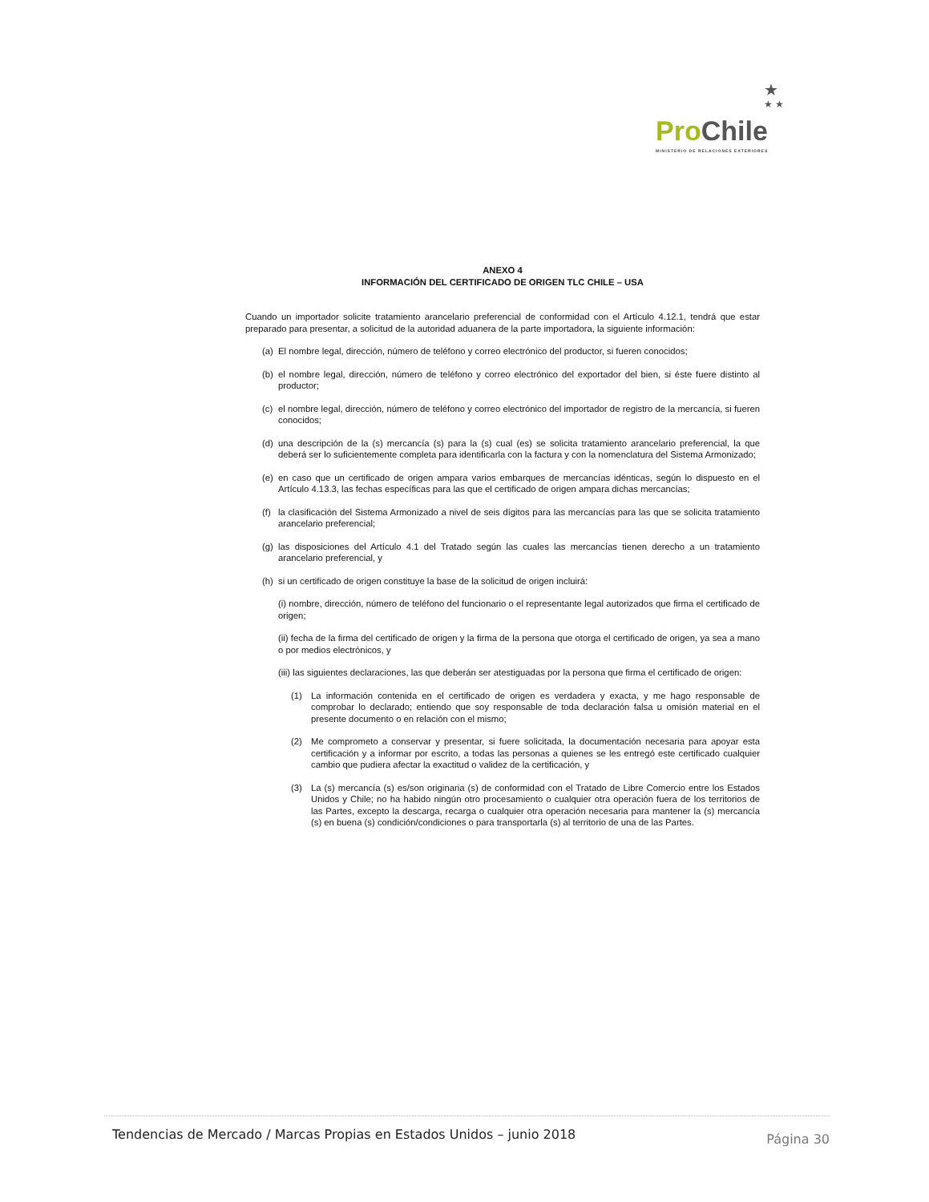★
★ ★
Pro Chile
MINISTERIO DE RELACIONES EXTERIORES
ANEXO 4
INFORMACIÓN DEL CERTIFICADO DE ORIGEN TLC CHILE – USA
Cuando un importador solicite tratamiento arancelario preferencial de conformidad con el Artículo 4.12.1, tendrá que estar preparado para presentar, a solicitud de la autoridad aduanera de la parte importadora, la siguiente información:
(a) El nombre legal, dirección, número de teléfono y correo electrónico del productor, si fueren conocidos;
(b) el nombre legal, dirección, número de teléfono y correo electrónico del exportador del bien, si éste fuere distinto al productor;
(c) el nombre legal, dirección, número de teléfono y correo electrónico del importador de registro de la mercancía, si fueren conocidos;
(d) una descripción de la (s) mercancía (s) para la (s) cual (es) se solicita tratamiento arancelario preferencial, la que deberá ser lo suficientemente completa para identificarla con la factura y con la nomenclatura del Sistema Armonizado;
(e) en caso que un certificado de origen ampara varios embarques de mercancías idénticas, según lo dispuesto en el Artículo 4.13.3, las fechas específicas para las que el certificado de origen ampara dichas mercancías;
(f) la clasificación del Sistema Armonizado a nivel de seis dígitos para las mercancías para las que se solicita tratamiento arancelario preferencial;
(g) las disposiciones del Artículo 4.1 del Tratado según las cuales las mercancías tienen derecho a un tratamiento arancelario preferencial, y
(h) si un certificado de origen constituye la base de la solicitud de origen incluirá:
(i) nombre, dirección, número de teléfono del funcionario o el representante legal autorizados que firma el certificado de origen;
(ii) fecha de la firma del certificado de origen y la firma de la persona que otorga el certificado de origen, ya sea a mano o por medios electrónicos, y
(iii) las siguientes declaraciones, las que deberán ser atestiguadas por la persona que firma el certificado de origen:
(1) La información contenida en el certificado de origen es verdadera y exacta, y me hago responsable de comprobar lo declarado; entiendo que soy responsable de toda declaración falsa u omisión material en el presente documento o en relación con el mismo;
(2) Me comprometo a conservar y presentar, si fuere solicitada, la documentación necesaria para apoyar esta certificación y a informar por escrito, a todas las personas a quienes se les entregó este certificado cualquier cambio que pudiera afectar la exactitud o validez de la certificación, y
(3) La (s) mercancía (s) es/son originaria (s) de conformidad con el Tratado de Libre Comercio entre los Estados Unidos y Chile; no ha habido ningún otro procesamiento o cualquier otra operación fuera de los territorios de las Partes, excepto la descarga, recarga o cualquier otra operación necesaria para mantener la (s) mercancía (s) en buena (s) condición/condiciones o para transportarla (s) al territorio de una de las Partes.
Tendencias de Mercado / Marcas Propias en Estados Unidos – junio 2018 Página 30